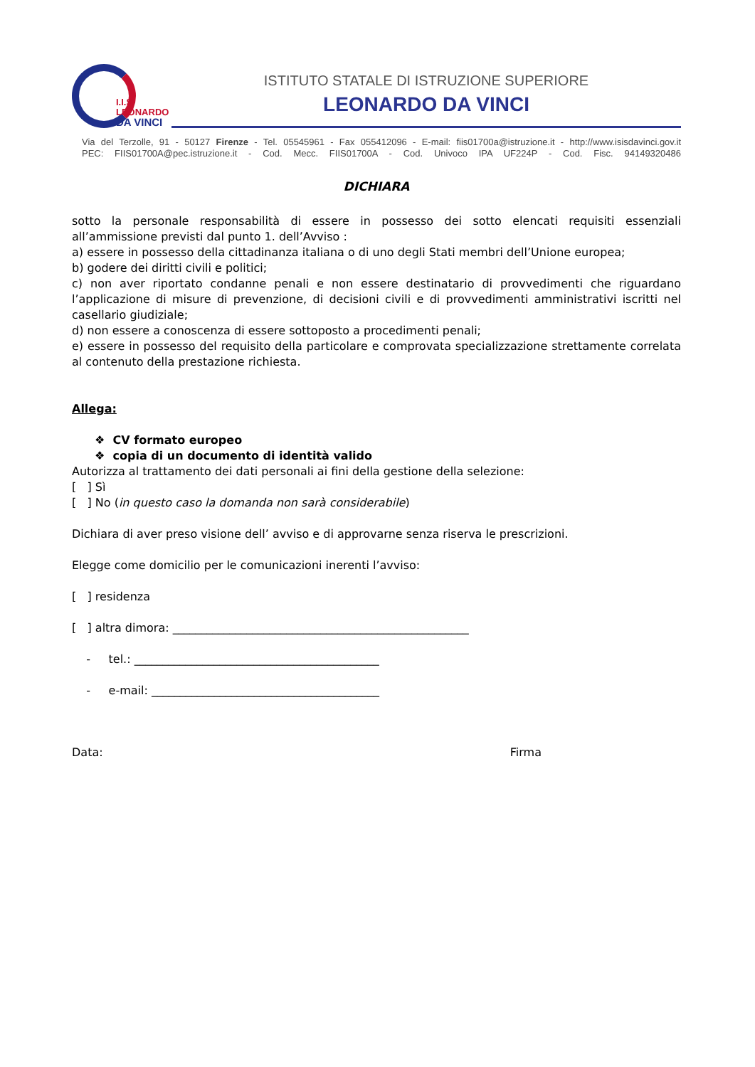I.I.S.
LEONARDO
DA VINCI
ISTITUTO STATALE DI ISTRUZIONE SUPERIORE
LEONARDO DA VINCI
Via del Terzolle, 91 - 50127 Firenze - Tel. 05545961 - Fax 055412096 - E-mail: fiis01700a@istruzione.it - http://www.isisdavinci.gov.it
PEC: FIIS01700A@pec.istruzione.it - Cod. Mecc. FIIS01700A - Cod. Univoco IPA UF224P - Cod. Fisc. 94149320486
DICHIARA
sotto la personale responsabilità di essere in possesso dei sotto elencati requisiti essenziali all’ammissione previsti dal punto 1. dell’Avviso :
a) essere in possesso della cittadinanza italiana o di uno degli Stati membri dell’Unione europea;
b) godere dei diritti civili e politici;
c) non aver riportato condanne penali e non essere destinatario di provvedimenti che riguardano l’applicazione di misure di prevenzione, di decisioni civili e di provvedimenti amministrativi iscritti nel casellario giudiziale;
d) non essere a conoscenza di essere sottoposto a procedimenti penali;
e) essere in possesso del requisito della particolare e comprovata specializzazione strettamente correlata al contenuto della prestazione richiesta.
Allega:
❖ CV formato europeo
❖ copia di un documento di identità valido
Autorizza al trattamento dei dati personali ai fini della gestione della selezione:
[ ] Sì
[ ] No (in questo caso la domanda non sarà considerabile)
Dichiara di aver preso visione dell’ avviso e di approvarne senza riserva le prescrizioni.
Elegge come domicilio per le comunicazioni inerenti l’avviso:
[ ] residenza
[ ] altra dimora: ____________________________________________________
- tel.: ___________________________________________
- e-mail: ________________________________________
Data: Firma